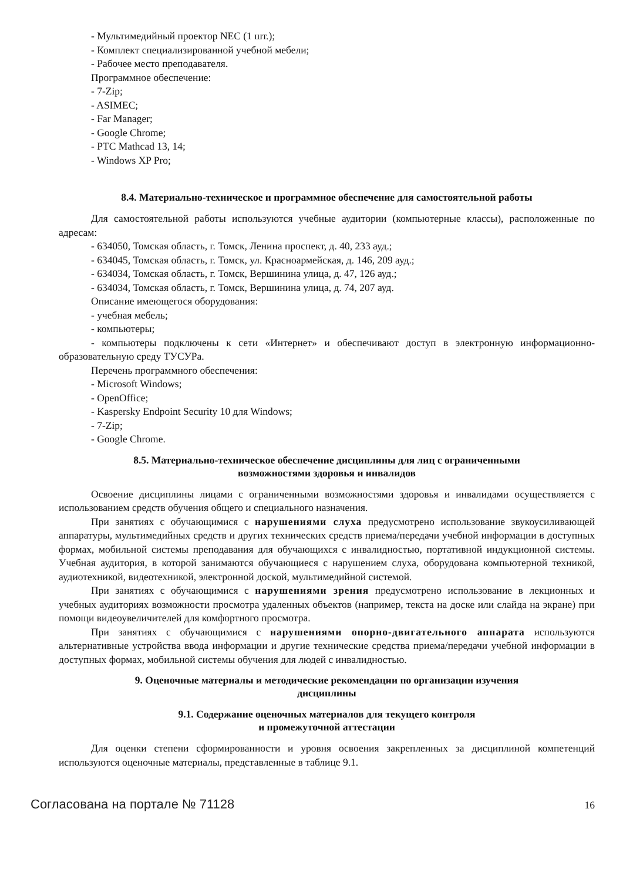- Мультимедийный проектор NEC (1 шт.);
- Комплект специализированной учебной мебели;
- Рабочее место преподавателя.
Программное обеспечение:
- 7-Zip;
- ASIMEC;
- Far Manager;
- Google Chrome;
- PTC Mathcad 13, 14;
- Windows XP Pro;
8.4. Материально-техническое и программное обеспечение для самостоятельной работы
Для самостоятельной работы используются учебные аудитории (компьютерные классы), расположенные по адресам:
- 634050, Томская область, г. Томск, Ленина проспект, д. 40, 233 ауд.;
- 634045, Томская область, г. Томск, ул. Красноармейская, д. 146, 209 ауд.;
- 634034, Томская область, г. Томск, Вершинина улица, д. 47, 126 ауд.;
- 634034, Томская область, г. Томск, Вершинина улица, д. 74, 207 ауд.
Описание имеющегося оборудования:
- учебная мебель;
- компьютеры;
- компьютеры подключены к сети «Интернет» и обеспечивают доступ в электронную информационно-образовательную среду ТУСУРа.
Перечень программного обеспечения:
- Microsoft Windows;
- OpenOffice;
- Kaspersky Endpoint Security 10 для Windows;
- 7-Zip;
- Google Chrome.
8.5. Материально-техническое обеспечение дисциплины для лиц с ограниченными
возможностями здоровья и инвалидов
Освоение дисциплины лицами с ограниченными возможностями здоровья и инвалидами осуществляется с использованием средств обучения общего и специального назначения.
При занятиях с обучающимися с нарушениями слуха предусмотрено использование звукоусиливающей аппаратуры, мультимедийных средств и других технических средств приема/передачи учебной информации в доступных формах, мобильной системы преподавания для обучающихся с инвалидностью, портативной индукционной системы. Учебная аудитория, в которой занимаются обучающиеся с нарушением слуха, оборудована компьютерной техникой, аудиотехникой, видеотехникой, электронной доской, мультимедийной системой.
При занятиях с обучающимися с нарушениями зрения предусмотрено использование в лекционных и учебных аудиториях возможности просмотра удаленных объектов (например, текста на доске или слайда на экране) при помощи видеоувеличителей для комфортного просмотра.
При занятиях с обучающимися с нарушениями опорно-двигательного аппарата используются альтернативные устройства ввода информации и другие технические средства приема/передачи учебной информации в доступных формах, мобильной системы обучения для людей с инвалидностью.
9. Оценочные материалы и методические рекомендации по организации изучения
дисциплины
9.1. Содержание оценочных материалов для текущего контроля
и промежуточной аттестации
Для оценки степени сформированности и уровня освоения закрепленных за дисциплиной компетенций используются оценочные материалы, представленные в таблице 9.1.
Согласована на портале № 71128 16